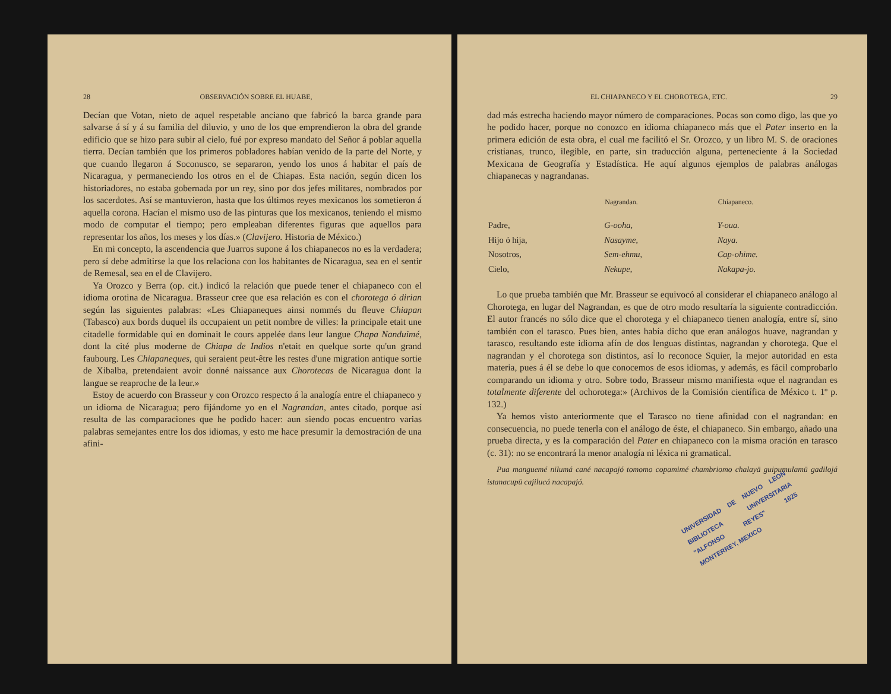28 OBSERVACIÓN SOBRE EL HUABE,
Decían que Votan, nieto de aquel respetable anciano que fabricó la barca grande para salvarse á sí y á su familia del diluvio, y uno de los que emprendieron la obra del grande edificio que se hizo para subir al cielo, fué por expreso mandato del Señor á poblar aquella tierra. Decían también que los primeros pobladores habían venido de la parte del Norte, y que cuando llegaron á Soconusco, se separaron, yendo los unos á habitar el país de Nicaragua, y permaneciendo los otros en el de Chiapas. Esta nación, según dicen los historiadores, no estaba gobernada por un rey, sino por dos jefes militares, nombrados por los sacerdotes. Así se mantuvieron, hasta que los últimos reyes mexicanos los sometieron á aquella corona. Hacían el mismo uso de las pinturas que los mexicanos, teniendo el mismo modo de computar el tiempo; pero empleaban diferentes figuras que aquellos para representar los años, los meses y los días.» (Clavijero. Historia de México.)
En mi concepto, la ascendencia que Juarros supone á los chiapanecos no es la verdadera; pero sí debe admitirse la que los relaciona con los habitantes de Nicaragua, sea en el sentir de Remesal, sea en el de Clavijero.
Ya Orozco y Berra (op. cit.) indicó la relación que puede tener el chiapaneco con el idioma orotina de Nicaragua. Brasseur cree que esa relación es con el chorotega ó dirian según las siguientes palabras: «Les Chiapaneques ainsi nommés du fleuve Chiapan (Tabasco) aux bords duquel ils occupaient un petit nombre de villes: la principale etait une citadelle formidable qui en dominait le cours appelée dans leur langue Chapa Nanduimé, dont la cité plus moderne de Chiapa de Indios n'etait en quelque sorte qu'un grand faubourg. Les Chiapaneques, qui seraient peut-être les restes d'une migration antique sortie de Xibalba, pretendaient avoir donné naissance aux Chorotecas de Nicaragua dont la langue se reaproche de la leur.»
Estoy de acuerdo con Brasseur y con Orozco respecto á la analogía entre el chiapaneco y un idioma de Nicaragua; pero fijándome yo en el Nagrandan, antes citado, porque así resulta de las comparaciones que he podido hacer: aun siendo pocas encuentro varias palabras semejantes entre los dos idiomas, y esto me hace presumir la demostración de una afini-
EL CHIAPANECO Y EL CHOROTEGA, ETC. 29
dad más estrecha haciendo mayor número de comparaciones. Pocas son como digo, las que yo he podido hacer, porque no conozco en idioma chiapaneco más que el Pater inserto en la primera edición de esta obra, el cual me facilitó el Sr. Orozco, y un libro M. S. de oraciones cristianas, trunco, ilegible, en parte, sin traducción alguna, perteneciente á la Sociedad Mexicana de Geografía y Estadística. He aquí algunos ejemplos de palabras análogas chiapanecas y nagrandanas.
| | Nagrandan. | Chiapaneco. |
| --- | --- | --- |
| Padre, | G-ooha, | Y-oua. |
| Hijo ó hija, | Nasayme, | Naya. |
| Nosotros, | Sem-ehmu, | Cap-ohime. |
| Cielo, | Nekupe, | Nakapa-jo. |
Lo que prueba también que Mr. Brasseur se equivocó al considerar el chiapaneco análogo al Chorotega, en lugar del Nagrandan, es que de otro modo resultaría la siguiente contradicción. El autor francés no sólo dice que el chorotega y el chiapaneco tienen analogía, entre sí, sino también con el tarasco. Pues bien, antes había dicho que eran análogos huave, nagrandan y tarasco, resultando este idioma afín de dos lenguas distintas, nagrandan y chorotega. Que el nagrandan y el chorotega son distintos, así lo reconoce Squier, la mejor autoridad en esta materia, pues á él se debe lo que conocemos de esos idiomas, y además, es fácil comprobarlo comparando un idioma y otro. Sobre todo, Brasseur mismo manifiesta «que el nagrandan es totalmente diferente del ochorotega:» (Archivos de la Comisión científica de México t. 1º p. 132.)
Ya hemos visto anteriormente que el Tarasco no tiene afinidad con el nagrandan: en consecuencia, no puede tenerla con el análogo de éste, el chiapaneco. Sin embargo, añado una prueba directa, y es la comparación del Pater en chiapaneco con la misma oración en tarasco (c. 31): no se encontrará la menor analogía ni léxica ni gramatical.
Pua manguemé nilumá cané nacapajó tomomo copamimé chambriomo chalayā guipumulamū gadilojá istanacupū cajilucá nacapajó.
UNIVERSIDAD DE NUEVO LEON BIBLIOTECA UNIVERSITARIA "ALFONSO REYES" 1625 MONTERREY, MEXICO